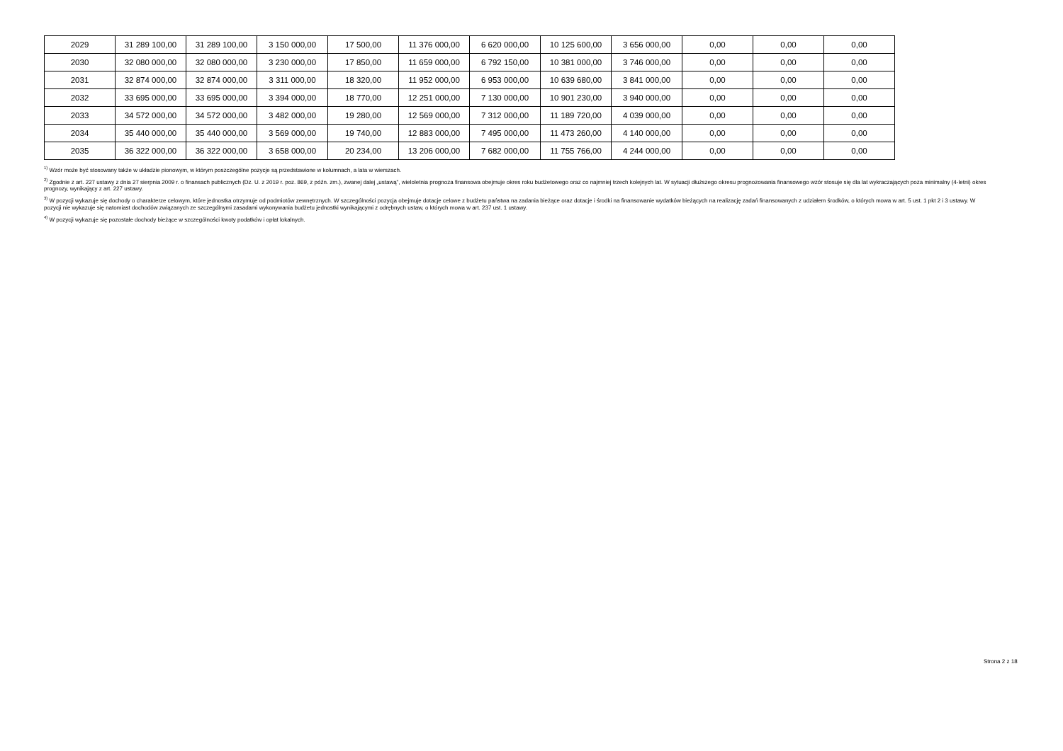| 2029 | 31 289 100,00 | 31 289 100,00 | 3 150 000,00 | 17 500,00 | 11 376 000,00 | 6 620 000,00 | 10 125 600,00 | 3 656 000,00 | 0,00 | 0,00 | 0,00 |
| 2030 | 32 080 000,00 | 32 080 000,00 | 3 230 000,00 | 17 850,00 | 11 659 000,00 | 6 792 150,00 | 10 381 000,00 | 3 746 000,00 | 0,00 | 0,00 | 0,00 |
| 2031 | 32 874 000,00 | 32 874 000,00 | 3 311 000,00 | 18 320,00 | 11 952 000,00 | 6 953 000,00 | 10 639 680,00 | 3 841 000,00 | 0,00 | 0,00 | 0,00 |
| 2032 | 33 695 000,00 | 33 695 000,00 | 3 394 000,00 | 18 770,00 | 12 251 000,00 | 7 130 000,00 | 10 901 230,00 | 3 940 000,00 | 0,00 | 0,00 | 0,00 |
| 2033 | 34 572 000,00 | 34 572 000,00 | 3 482 000,00 | 19 280,00 | 12 569 000,00 | 7 312 000,00 | 11 189 720,00 | 4 039 000,00 | 0,00 | 0,00 | 0,00 |
| 2034 | 35 440 000,00 | 35 440 000,00 | 3 569 000,00 | 19 740,00 | 12 883 000,00 | 7 495 000,00 | 11 473 260,00 | 4 140 000,00 | 0,00 | 0,00 | 0,00 |
| 2035 | 36 322 000,00 | 36 322 000,00 | 3 658 000,00 | 20 234,00 | 13 206 000,00 | 7 682 000,00 | 11 755 766,00 | 4 244 000,00 | 0,00 | 0,00 | 0,00 |
<sup>1)</sup> Wzór może być stosowany także w układzie pionowym, w którym poszczególne pozycje są przedstawione w kolumnach, a lata w wierszach.
<sup>2)</sup> Zgodnie z art. 227 ustawy z dnia 27 sierpnia 2009 r. o finansach publicznych (Dz. U. z 2019 r. poz. 869, z późn. zm.), zwanej dalej „ustawą”, wieloletnia prognoza finansowa obejmuje okres roku budżetowego oraz co najmniej trzech kolejnych lat. W sytuacji dłuższego okresu prognozowania finansowego wzór stosuje się dla lat wykraczających poza minimalny (4-letni) okres prognozy, wynikający z art. 227 ustawy.
<sup>3)</sup> W pozycji wykazuje się dochody o charakterze celowym, które jednostka otrzymuje od podmiotów zewnętrznych. W szczególności pozycja obejmuje dotacje celowe z budżetu państwa na zadania bieżące oraz dotacje i środki na finansowanie wydatków bieżących na realizację zadań finansowanych z udziałem środków, o których mowa w art. 5 ust. 1 pkt 2 i 3 ustawy. W pozycji nie wykazuje się natomiast dochodów związanych ze szczególnymi zasadami wykonywania budżetu jednostki wynikającymi z odrębnych ustaw, o których mowa w art. 237 ust. 1 ustawy.
<sup>4)</sup> W pozycji wykazuje się pozostałe dochody bieżące w szczególności kwoty podatków i opłat lokalnych.
Strona 2 z 18